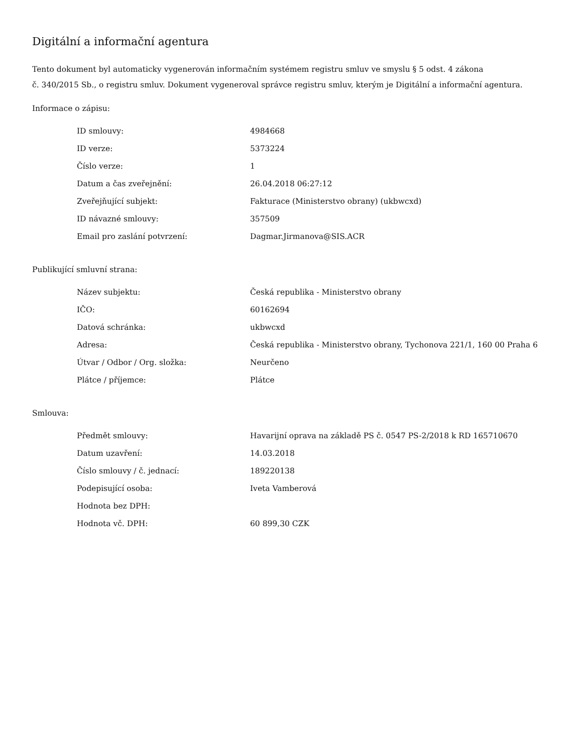Digitální a informační agentura
Tento dokument byl automaticky vygenerován informačním systémem registru smluv ve smyslu § 5 odst. 4 zákona
č. 340/2015 Sb., o registru smluv. Dokument vygeneroval správce registru smluv, kterým je Digitální a informační agentura.
Informace o zápisu:
| ID smlouvy: | 4984668 |
| ID verze: | 5373224 |
| Číslo verze: | 1 |
| Datum a čas zveřejnění: | 26.04.2018 06:27:12 |
| Zveřejňující subjekt: | Fakturace (Ministerstvo obrany) (ukbwcxd) |
| ID návazné smlouvy: | 357509 |
| Email pro zaslání potvrzení: | Dagmar.Jirmanova@SIS.ACR |
Publikující smluvní strana:
| Název subjektu: | Česká republika - Ministerstvo obrany |
| IČO: | 60162694 |
| Datová schránka: | ukbwcxd |
| Adresa: | Česká republika - Ministerstvo obrany, Tychonova 221/1, 160 00 Praha 6 |
| Útvar / Odbor / Org. složka: | Neurčeno |
| Plátce / příjemce: | Plátce |
Smlouva:
| Předmět smlouvy: | Havarijní oprava na základě PS č. 0547 PS-2/2018 k RD 165710670 |
| Datum uzavření: | 14.03.2018 |
| Číslo smlouvy / č. jednací: | 189220138 |
| Podepisující osoba: | Iveta Vamberová |
| Hodnota bez DPH: | |
| Hodnota vč. DPH: | 60 899,30 CZK |